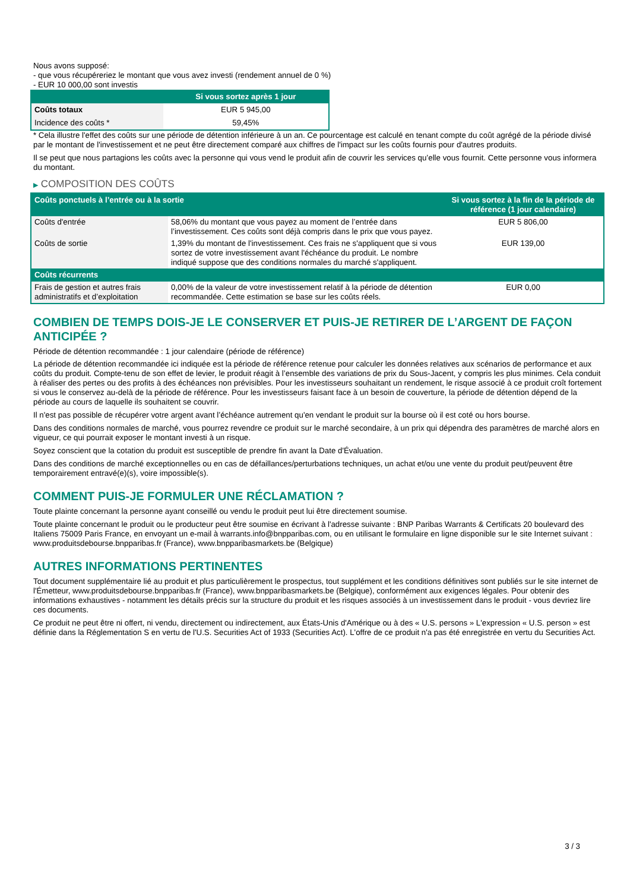Nous avons supposé:
- que vous récupéreriez le montant que vous avez investi (rendement annuel de 0 %)
- EUR 10 000,00 sont investis
| | Si vous sortez après 1 jour |
| --- | --- |
| Coûts totaux | EUR 5 945,00 |
| Incidence des coûts * | 59,45% |
* Cela illustre l'effet des coûts sur une période de détention inférieure à un an. Ce pourcentage est calculé en tenant compte du coût agrégé de la période divisé par le montant de l'investissement et ne peut être directement comparé aux chiffres de l'impact sur les coûts fournis pour d'autres produits.
Il se peut que nous partagions les coûts avec la personne qui vous vend le produit afin de couvrir les services qu’elle vous fournit. Cette personne vous informera du montant.
▶ COMPOSITION DES COÛTS
| Coûts ponctuels à l’entrée ou à la sortie | | Si vous sortez à la fin de la période de référence (1 jour calendaire) |
| --- | --- | --- |
| Coûts d'entrée | 58,06% du montant que vous payez au moment de l’entrée dans l’investissement. Ces coûts sont déjà compris dans le prix que vous payez. | EUR 5 806,00 |
| Coûts de sortie | 1,39% du montant de l'investissement. Ces frais ne s'appliquent que si vous sortez de votre investissement avant l'échéance du produit. Le nombre indiqué suppose que des conditions normales du marché s'appliquent. | EUR 139,00 |
| Coûts récurrents | | |
| Frais de gestion et autres frais administratifs et d’exploitation | 0,00% de la valeur de votre investissement relatif à la période de détention recommandée. Cette estimation se base sur les coûts réels. | EUR 0,00 |
COMBIEN DE TEMPS DOIS-JE LE CONSERVER ET PUIS-JE RETIRER DE L’ARGENT DE FAÇON ANTICIPÉE ?
Période de détention recommandée : 1 jour calendaire (période de référence)
La période de détention recommandée ici indiquée est la période de référence retenue pour calculer les données relatives aux scénarios de performance et aux coûts du produit. Compte-tenu de son effet de levier, le produit réagit à l’ensemble des variations de prix du Sous-Jacent, y compris les plus minimes. Cela conduit à réaliser des pertes ou des profits à des échéances non prévisibles. Pour les investisseurs souhaitant un rendement, le risque associé à ce produit croît fortement si vous le conservez au-delà de la période de référence. Pour les investisseurs faisant face à un besoin de couverture, la période de détention dépend de la période au cours de laquelle ils souhaitent se couvrir.
Il n'est pas possible de récupérer votre argent avant l’échéance autrement qu'en vendant le produit sur la bourse où il est coté ou hors bourse.
Dans des conditions normales de marché, vous pourrez revendre ce produit sur le marché secondaire, à un prix qui dépendra des paramètres de marché alors en vigueur, ce qui pourrait exposer le montant investi à un risque.
Soyez conscient que la cotation du produit est susceptible de prendre fin avant la Date d'Évaluation.
Dans des conditions de marché exceptionnelles ou en cas de défaillances/perturbations techniques, un achat et/ou une vente du produit peut/peuvent être temporairement entravé(e)(s), voire impossible(s).
COMMENT PUIS-JE FORMULER UNE RÉCLAMATION ?
Toute plainte concernant la personne ayant conseillé ou vendu le produit peut lui être directement soumise.
Toute plainte concernant le produit ou le producteur peut être soumise en écrivant à l'adresse suivante : BNP Paribas Warrants & Certificats 20 boulevard des Italiens 75009 Paris France, en envoyant un e-mail à warrants.info@bnpparibas.com, ou en utilisant le formulaire en ligne disponible sur le site Internet suivant : www.produitsdebourse.bnpparibas.fr (France), www.bnpparibasmarkets.be (Belgique)
AUTRES INFORMATIONS PERTINENTES
Tout document supplémentaire lié au produit et plus particulièrement le prospectus, tout supplément et les conditions définitives sont publiés sur le site internet de l'Émetteur, www.produitsdebourse.bnpparibas.fr (France), www.bnpparibasmarkets.be (Belgique), conformément aux exigences légales. Pour obtenir des informations exhaustives - notamment les détails précis sur la structure du produit et les risques associés à un investissement dans le produit - vous devriez lire ces documents.
Ce produit ne peut être ni offert, ni vendu, directement ou indirectement, aux États-Unis d'Amérique ou à des « U.S. persons » L'expression « U.S. person » est définie dans la Réglementation S en vertu de l'U.S. Securities Act of 1933 (Securities Act). L'offre de ce produit n'a pas été enregistrée en vertu du Securities Act.
3 / 3